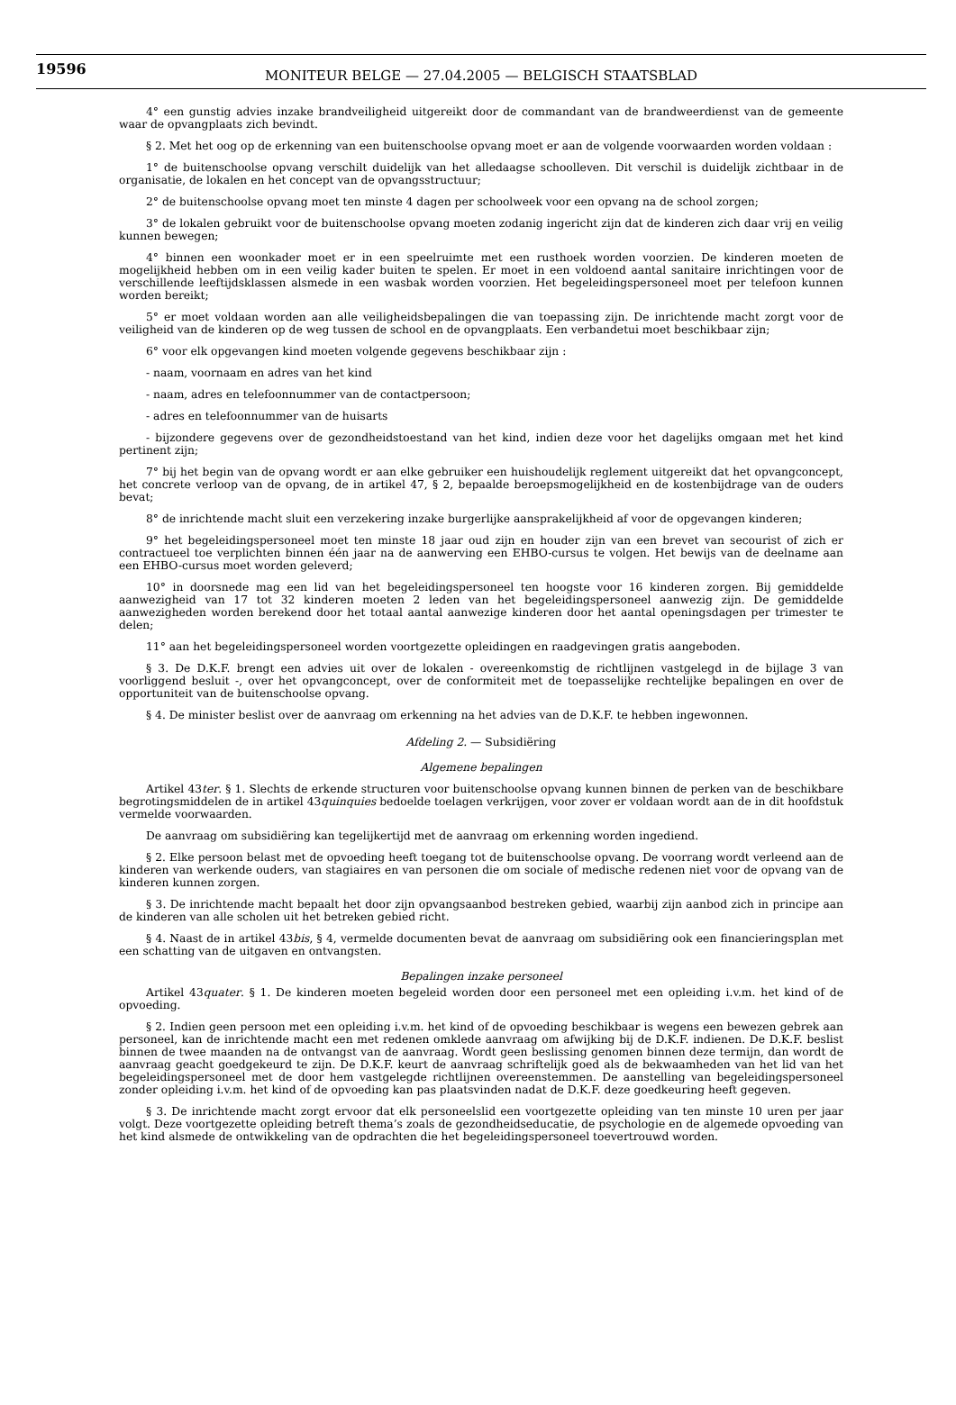19596 MONITEUR BELGE — 27.04.2005 — BELGISCH STAATSBLAD
4° een gunstig advies inzake brandveiligheid uitgereikt door de commandant van de brandweerdienst van de gemeente waar de opvangplaats zich bevindt.
§ 2. Met het oog op de erkenning van een buitenschoolse opvang moet er aan de volgende voorwaarden worden voldaan :
1° de buitenschoolse opvang verschilt duidelijk van het alledaagse schoolleven. Dit verschil is duidelijk zichtbaar in de organisatie, de lokalen en het concept van de opvangsstructuur;
2° de buitenschoolse opvang moet ten minste 4 dagen per schoolweek voor een opvang na de school zorgen;
3° de lokalen gebruikt voor de buitenschoolse opvang moeten zodanig ingericht zijn dat de kinderen zich daar vrij en veilig kunnen bewegen;
4° binnen een woonkader moet er in een speelruimte met een rusthoek worden voorzien. De kinderen moeten de mogelijkheid hebben om in een veilig kader buiten te spelen. Er moet in een voldoend aantal sanitaire inrichtingen voor de verschillende leeftijdsklassen alsmede in een wasbak worden voorzien. Het begeleidingspersoneel moet per telefoon kunnen worden bereikt;
5° er moet voldaan worden aan alle veiligheidsbepalingen die van toepassing zijn. De inrichtende macht zorgt voor de veiligheid van de kinderen op de weg tussen de school en de opvangplaats. Een verbandetui moet beschikbaar zijn;
6° voor elk opgevangen kind moeten volgende gegevens beschikbaar zijn :
- naam, voornaam en adres van het kind
- naam, adres en telefoonnummer van de contactpersoon;
- adres en telefoonnummer van de huisarts
- bijzondere gegevens over de gezondheidstoestand van het kind, indien deze voor het dagelijks omgaan met het kind pertinent zijn;
7° bij het begin van de opvang wordt er aan elke gebruiker een huishoudelijk reglement uitgereikt dat het opvangconcept, het concrete verloop van de opvang, de in artikel 47, § 2, bepaalde beroepsmogelijkheid en de kostenbijdrage van de ouders bevat;
8° de inrichtende macht sluit een verzekering inzake burgerlijke aansprakelijkheid af voor de opgevangen kinderen;
9° het begeleidingspersoneel moet ten minste 18 jaar oud zijn en houder zijn van een brevet van secourist of zich er contractueel toe verplichten binnen één jaar na de aanwerving een EHBO-cursus te volgen. Het bewijs van de deelname aan een EHBO-cursus moet worden geleverd;
10° in doorsnede mag een lid van het begeleidingspersoneel ten hoogste voor 16 kinderen zorgen. Bij gemiddelde aanwezigheid van 17 tot 32 kinderen moeten 2 leden van het begeleidingspersoneel aanwezig zijn. De gemiddelde aanwezigheden worden berekend door het totaal aantal aanwezige kinderen door het aantal openingsdagen per trimester te delen;
11° aan het begeleidingspersoneel worden voortgezette opleidingen en raadgevingen gratis aangeboden.
§ 3. De D.K.F. brengt een advies uit over de lokalen - overeenkomstig de richtlijnen vastgelegd in de bijlage 3 van voorliggend besluit -, over het opvangconcept, over de conformiteit met de toepasselijke rechtelijke bepalingen en over de opportuniteit van de buitenschoolse opvang.
§ 4. De minister beslist over de aanvraag om erkenning na het advies van de D.K.F. te hebben ingewonnen.
Afdeling 2. — Subsidiëring
Algemene bepalingen
Artikel 43ter. § 1. Slechts de erkende structuren voor buitenschoolse opvang kunnen binnen de perken van de beschikbare begrotingsmiddelen de in artikel 43quinquies bedoelde toelagen verkrijgen, voor zover er voldaan wordt aan de in dit hoofdstuk vermelde voorwaarden.
De aanvraag om subsidiëring kan tegelijkertijd met de aanvraag om erkenning worden ingediend.
§ 2. Elke persoon belast met de opvoeding heeft toegang tot de buitenschoolse opvang. De voorrang wordt verleend aan de kinderen van werkende ouders, van stagiaires en van personen die om sociale of medische redenen niet voor de opvang van de kinderen kunnen zorgen.
§ 3. De inrichtende macht bepaalt het door zijn opvangsaanbod bestreken gebied, waarbij zijn aanbod zich in principe aan de kinderen van alle scholen uit het betreken gebied richt.
§ 4. Naast de in artikel 43bis, § 4, vermelde documenten bevat de aanvraag om subsidiëring ook een financieringsplan met een schatting van de uitgaven en ontvangsten.
Bepalingen inzake personeel
Artikel 43quater. § 1. De kinderen moeten begeleid worden door een personeel met een opleiding i.v.m. het kind of de opvoeding.
§ 2. Indien geen persoon met een opleiding i.v.m. het kind of de opvoeding beschikbaar is wegens een bewezen gebrek aan personeel, kan de inrichtende macht een met redenen omklede aanvraag om afwijking bij de D.K.F. indienen. De D.K.F. beslist binnen de twee maanden na de ontvangst van de aanvraag. Wordt geen beslissing genomen binnen deze termijn, dan wordt de aanvraag geacht goedgekeurd te zijn. De D.K.F. keurt de aanvraag schriftelijk goed als de bekwaamheden van het lid van het begeleidingspersoneel met de door hem vastgelegde richtlijnen overeenstemmen. De aanstelling van begeleidingspersoneel zonder opleiding i.v.m. het kind of de opvoeding kan pas plaatsvinden nadat de D.K.F. deze goedkeuring heeft gegeven.
§ 3. De inrichtende macht zorgt ervoor dat elk personeelslid een voortgezette opleiding van ten minste 10 uren per jaar volgt. Deze voortgezette opleiding betreft thema’s zoals de gezondheidseducatie, de psychologie en de algemede opvoeding van het kind alsmede de ontwikkeling van de opdrachten die het begeleidingspersoneel toevertrouwd worden.